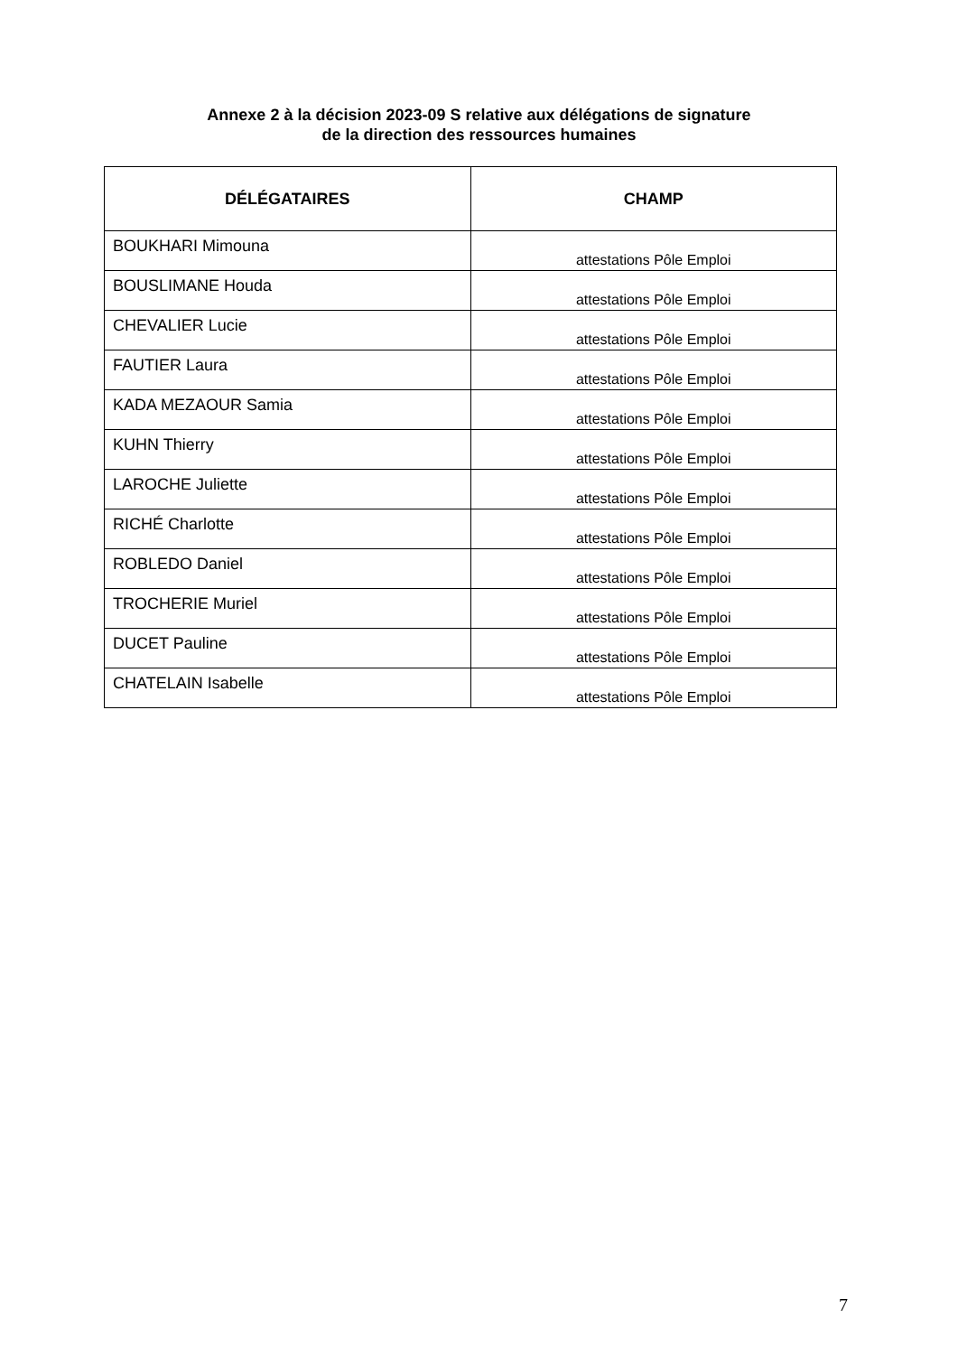Annexe 2 à la décision 2023-09 S relative aux délégations de signature
de la direction des ressources humaines
| DÉLÉGATAIRES | CHAMP |
| --- | --- |
| BOUKHARI Mimouna | attestations Pôle Emploi |
| BOUSLIMANE Houda | attestations Pôle Emploi |
| CHEVALIER Lucie | attestations Pôle Emploi |
| FAUTIER Laura | attestations Pôle Emploi |
| KADA MEZAOUR Samia | attestations Pôle Emploi |
| KUHN Thierry | attestations Pôle Emploi |
| LAROCHE Juliette | attestations Pôle Emploi |
| RICHÉ Charlotte | attestations Pôle Emploi |
| ROBLEDO Daniel | attestations Pôle Emploi |
| TROCHERIE Muriel | attestations Pôle Emploi |
| DUCET Pauline | attestations Pôle Emploi |
| CHATELAIN Isabelle | attestations Pôle Emploi |
7